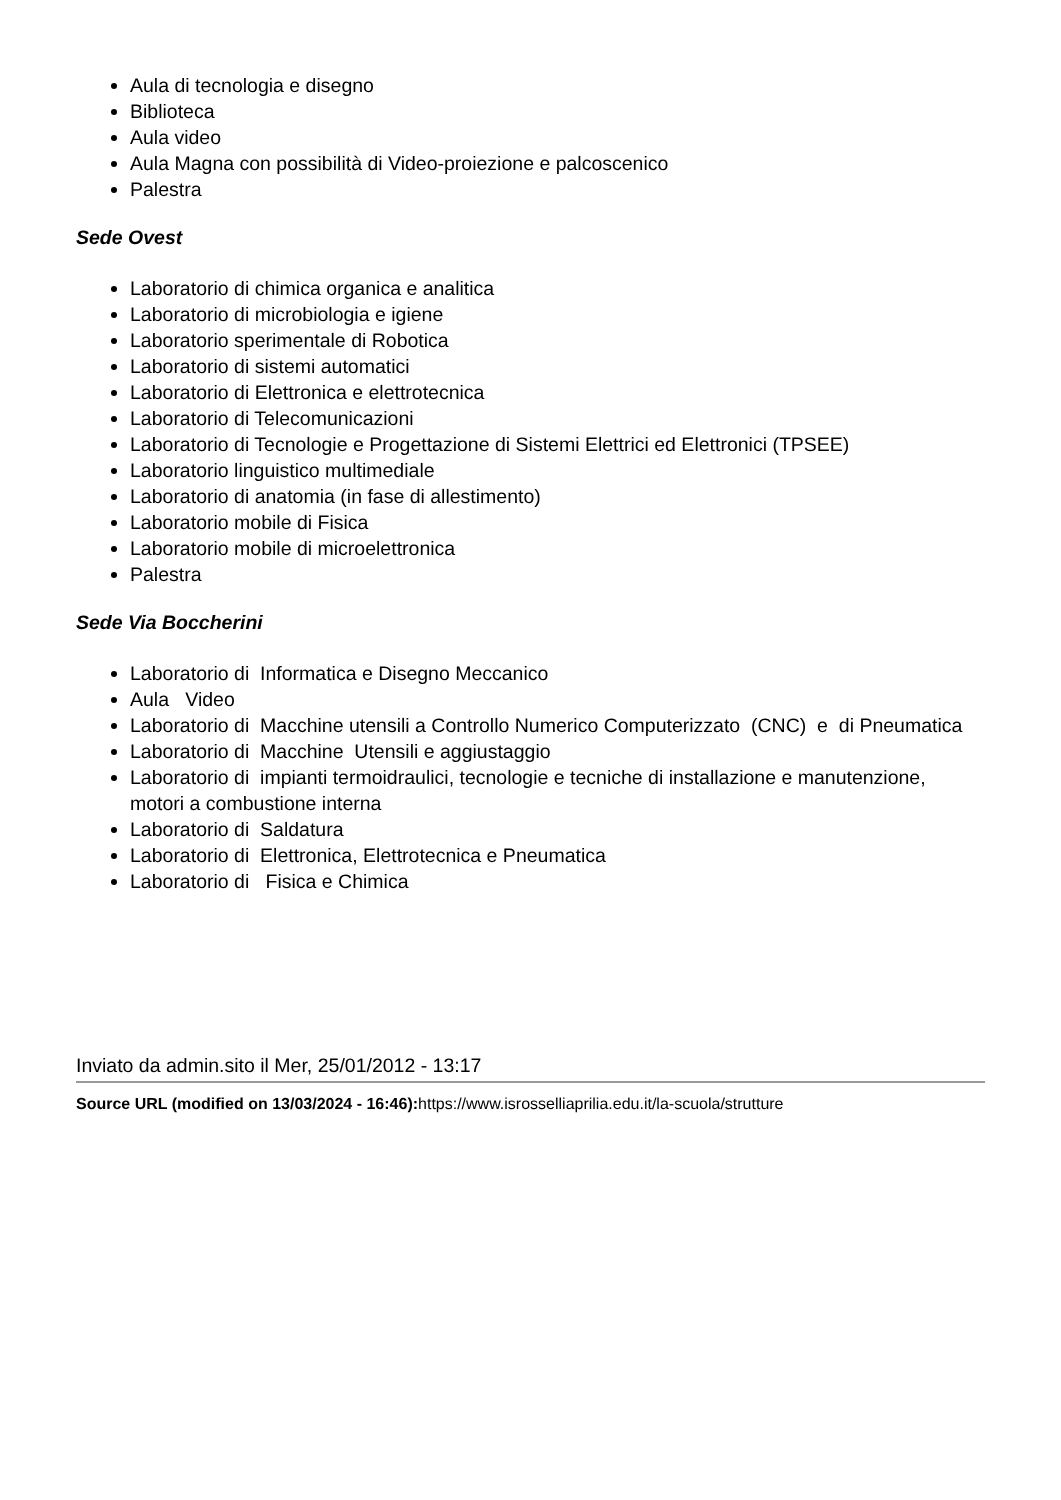Aula di tecnologia e disegno
Biblioteca
Aula video
Aula Magna con possibilità di Video-proiezione e palcoscenico
Palestra
Sede Ovest
Laboratorio di chimica organica e analitica
Laboratorio di microbiologia e igiene
Laboratorio sperimentale di Robotica
Laboratorio di sistemi automatici
Laboratorio di Elettronica e elettrotecnica
Laboratorio di Telecomunicazioni
Laboratorio di Tecnologie e Progettazione di Sistemi Elettrici ed Elettronici (TPSEE)
Laboratorio linguistico multimediale
Laboratorio di anatomia (in fase di allestimento)
Laboratorio mobile di Fisica
Laboratorio mobile di microelettronica
Palestra
Sede Via Boccherini
Laboratorio di Informatica e Disegno Meccanico
Aula Video
Laboratorio di Macchine utensili a Controllo Numerico Computerizzato (CNC) e di Pneumatica
Laboratorio di Macchine Utensili e aggiustaggio
Laboratorio di impianti termoidraulici, tecnologie e tecniche di installazione e manutenzione, motori a combustione interna
Laboratorio di Saldatura
Laboratorio di Elettronica, Elettrotecnica e Pneumatica
Laboratorio di Fisica e Chimica
Inviato da admin.sito il Mer, 25/01/2012 - 13:17
Source URL (modified on 13/03/2024 - 16:46): https://www.isrosselliaprilia.edu.it/la-scuola/strutture